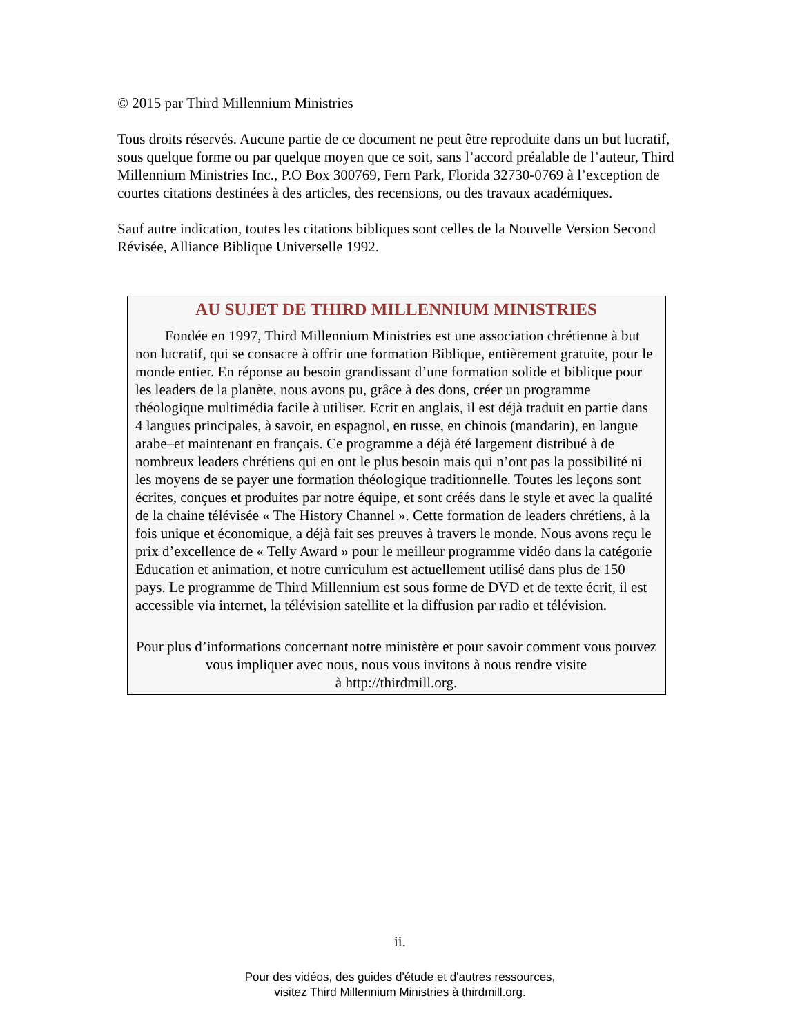© 2015 par Third Millennium Ministries
Tous droits réservés. Aucune partie de ce document ne peut être reproduite dans un but lucratif, sous quelque forme ou par quelque moyen que ce soit, sans l’accord préalable de l’auteur, Third Millennium Ministries Inc., P.O Box 300769, Fern Park, Florida 32730-0769 à l’exception de courtes citations destinées à des articles, des recensions, ou des travaux académiques.
Sauf autre indication, toutes les citations bibliques sont celles de la Nouvelle Version Second Révisée, Alliance Biblique Universelle 1992.
AU SUJET DE THIRD MILLENNIUM MINISTRIES
Fondée en 1997, Third Millennium Ministries est une association chrétienne à but non lucratif, qui se consacre à offrir une formation Biblique, entièrement gratuite, pour le monde entier. En réponse au besoin grandissant d’une formation solide et biblique pour les leaders de la planète, nous avons pu, grâce à des dons, créer un programme théologique multimédia facile à utiliser. Ecrit en anglais, il est déjà traduit en partie dans 4 langues principales, à savoir, en espagnol, en russe, en chinois (mandarin), en langue arabe–et maintenant en français. Ce programme a déjà été largement distribué à de nombreux leaders chrétiens qui en ont le plus besoin mais qui n’ont pas la possibilité ni les moyens de se payer une formation théologique traditionnelle. Toutes les leçons sont écrites, conçues et produites par notre équipe, et sont créés dans le style et avec la qualité de la chaine télévisée « The History Channel ». Cette formation de leaders chrétiens, à la fois unique et économique, a déjà fait ses preuves à travers le monde. Nous avons reçu le prix d’excellence de « Telly Award » pour le meilleur programme vidéo dans la catégorie Education et animation, et notre curriculum est actuellement utilisé dans plus de 150 pays. Le programme de Third Millennium est sous forme de DVD et de texte écrit, il est accessible via internet, la télévision satellite et la diffusion par radio et télévision.
Pour plus d’informations concernant notre ministère et pour savoir comment vous pouvez vous impliquer avec nous, nous vous invitons à nous rendre visite
à http://thirdmill.org.
ii.
Pour des vidéos, des guides d'étude et d'autres ressources,
visitez Third Millennium Ministries à thirdmill.org.